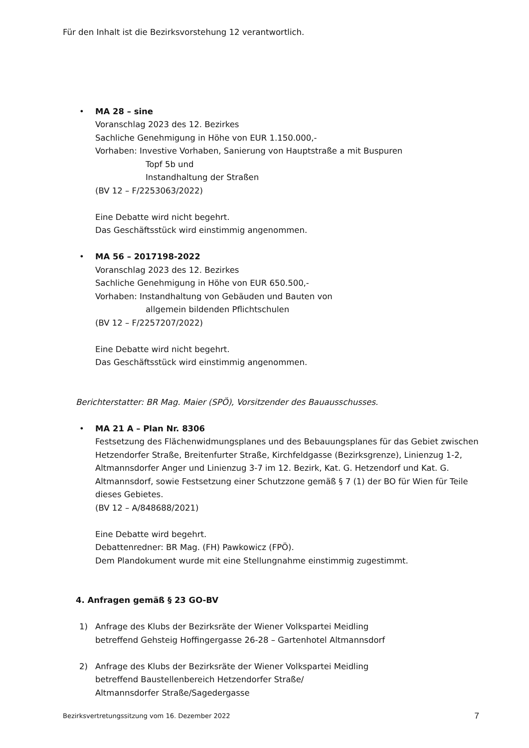Für den Inhalt ist die Bezirksvorstehung 12 verantwortlich.
•
MA 28 – sine
Voranschlag 2023 des 12. Bezirkes
Sachliche Genehmigung in Höhe von EUR 1.150.000,-
Vorhaben: Investive Vorhaben, Sanierung von Hauptstraße a mit Buspuren
Topf 5b und
Instandhaltung der Straßen
(BV 12 – F/2253063/2022)
Eine Debatte wird nicht begehrt.
Das Geschäftsstück wird einstimmig angenommen.
•
MA 56 – 2017198-2022
Voranschlag 2023 des 12. Bezirkes
Sachliche Genehmigung in Höhe von EUR 650.500,-
Vorhaben: Instandhaltung von Gebäuden und Bauten von
allgemein bildenden Pflichtschulen
(BV 12 – F/2257207/2022)
Eine Debatte wird nicht begehrt.
Das Geschäftsstück wird einstimmig angenommen.
Berichterstatter: BR Mag. Maier (SPÖ), Vorsitzender des Bauausschusses.
•
MA 21 A – Plan Nr. 8306
Festsetzung des Flächenwidmungsplanes und des Bebauungsplanes für das Gebiet zwischen Hetzendorfer Straße, Breitenfurter Straße, Kirchfeldgasse (Bezirksgrenze), Linienzug 1-2, Altmannsdorfer Anger und Linienzug 3-7 im 12. Bezirk, Kat. G. Hetzendorf und Kat. G. Altmannsdorf, sowie Festsetzung einer Schutzzone gemäß § 7 (1) der BO für Wien für Teile dieses Gebietes.
(BV 12 – A/848688/2021)
Eine Debatte wird begehrt.
Debattenredner: BR Mag. (FH) Pawkowicz (FPÖ).
Dem Plandokument wurde mit eine Stellungnahme einstimmig zugestimmt.
4. Anfragen gemäß § 23 GO-BV
1)
Anfrage des Klubs der Bezirksräte der Wiener Volkspartei Meidling
betreffend Gehsteig Hoffingergasse 26-28 – Gartenhotel Altmannsdorf
2)
Anfrage des Klubs der Bezirksräte der Wiener Volkspartei Meidling
betreffend Baustellenbereich Hetzendorfer Straße/
Altmannsdorfer Straße/Sagedergasse
Bezirksvertretungssitzung vom 16. Dezember 2022 7